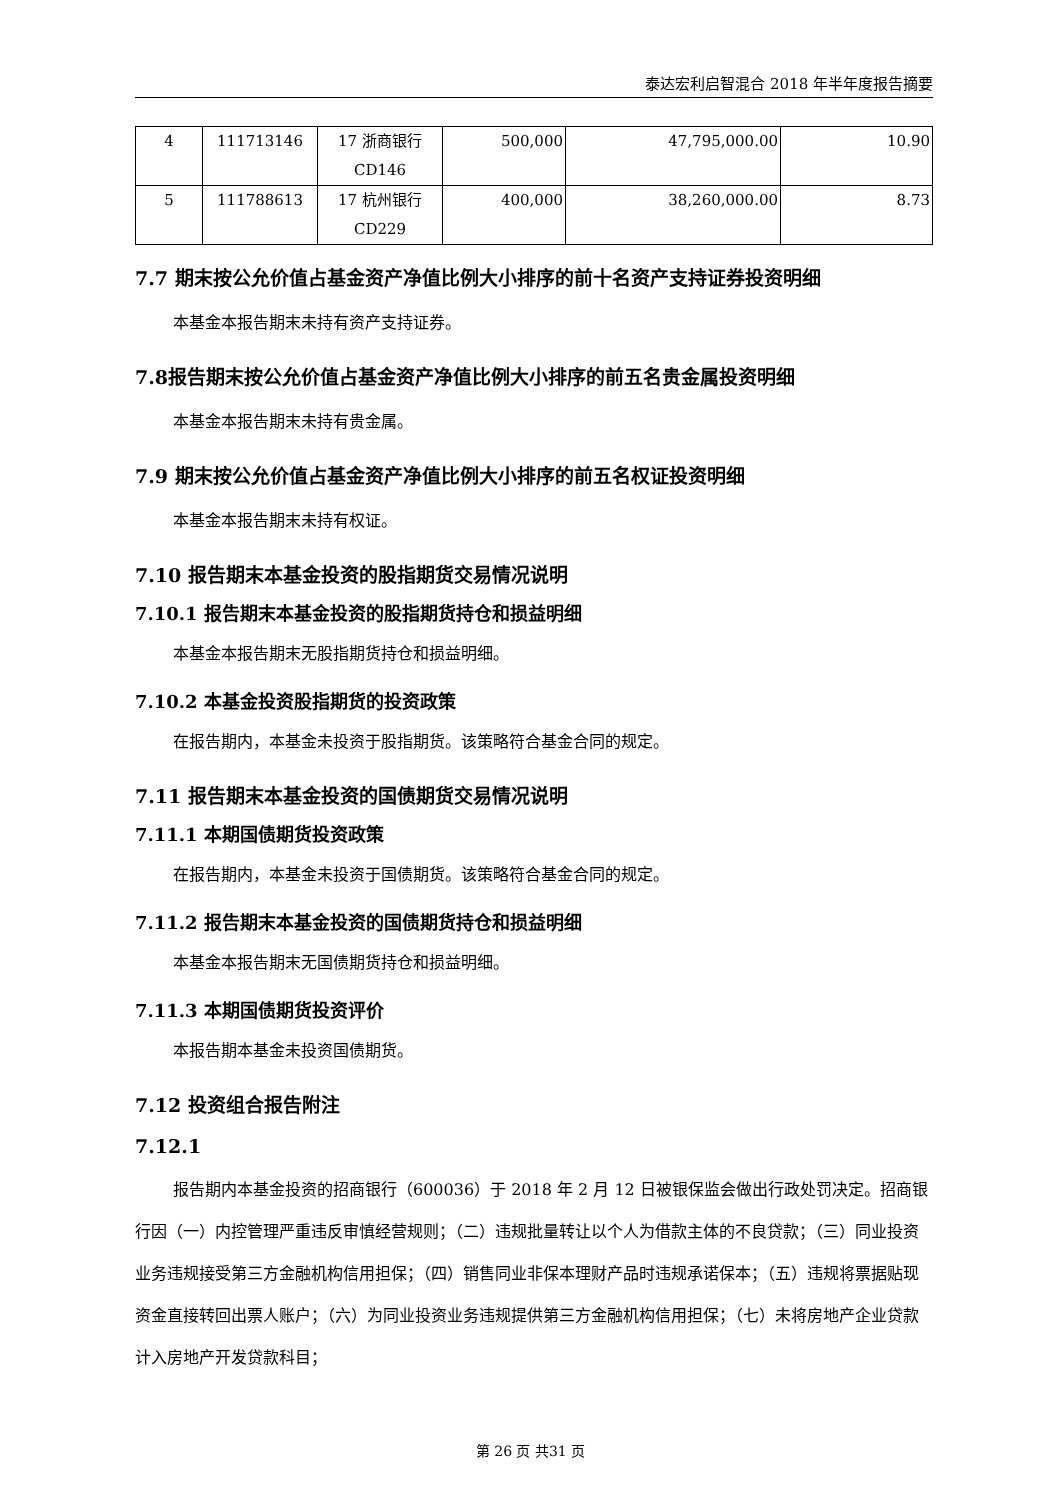泰达宏利启智混合 2018 年半年度报告摘要
| 4 | 111713146 | 17 浙商银行 CD146 | 500,000 | 47,795,000.00 | 10.90 |
| 5 | 111788613 | 17 杭州银行 CD229 | 400,000 | 38,260,000.00 | 8.73 |
7.7 期末按公允价值占基金资产净值比例大小排序的前十名资产支持证券投资明细
本基金本报告期末未持有资产支持证券。
7.8报告期末按公允价值占基金资产净值比例大小排序的前五名贵金属投资明细
本基金本报告期末未持有贵金属。
7.9 期末按公允价值占基金资产净值比例大小排序的前五名权证投资明细
本基金本报告期末未持有权证。
7.10 报告期末本基金投资的股指期货交易情况说明
7.10.1 报告期末本基金投资的股指期货持仓和损益明细
本基金本报告期末无股指期货持仓和损益明细。
7.10.2 本基金投资股指期货的投资政策
在报告期内，本基金未投资于股指期货。该策略符合基金合同的规定。
7.11 报告期末本基金投资的国债期货交易情况说明
7.11.1 本期国债期货投资政策
在报告期内，本基金未投资于国债期货。该策略符合基金合同的规定。
7.11.2 报告期末本基金投资的国债期货持仓和损益明细
本基金本报告期末无国债期货持仓和损益明细。
7.11.3 本期国债期货投资评价
本报告期本基金未投资国债期货。
7.12 投资组合报告附注
7.12.1
报告期内本基金投资的招商银行（600036）于 2018 年 2 月 12 日被银保监会做出行政处罚决定。招商银行因（一）内控管理严重违反审慎经营规则；（二）违规批量转让以个人为借款主体的不良贷款；（三）同业投资业务违规接受第三方金融机构信用担保；（四）销售同业非保本理财产品时违规承诺保本；（五）违规将票据贴现资金直接转回出票人账户；（六）为同业投资业务违规提供第三方金融机构信用担保；（七）未将房地产企业贷款计入房地产开发贷款科目；
第 26 页 共31 页